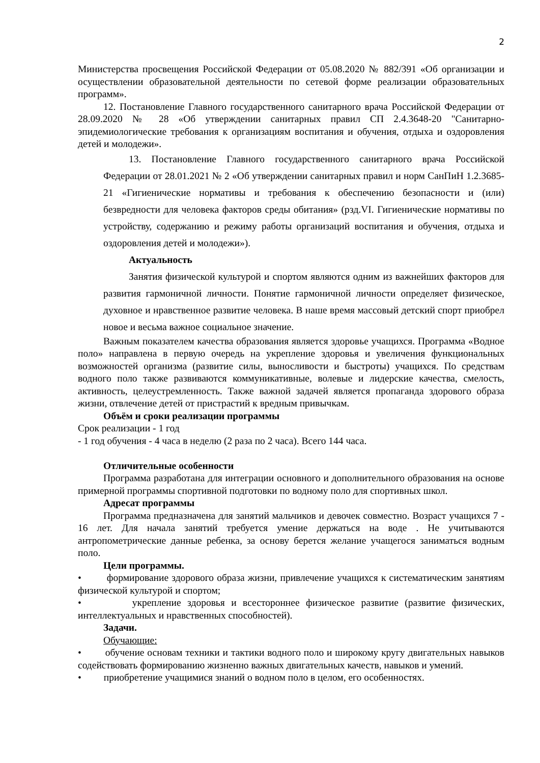2
Министерства просвещения Российской Федерации от 05.08.2020 № 882/391 «Об организации и осуществлении образовательной деятельности по сетевой форме реализации образовательных программ».
12. Постановление Главного государственного санитарного врача Российской Федерации от 28.09.2020 № 28 «Об утверждении санитарных правил СП 2.4.3648-20 "Санитарно-эпидемиологические требования к организациям воспитания и обучения, отдыха и оздоровления детей и молодежи».
13. Постановление Главного государственного санитарного врача Российской Федерации от 28.01.2021 № 2 «Об утверждении санитарных правил и норм СанПиН 1.2.3685- 21 «Гигиенические нормативы и требования к обеспечению безопасности и (или) безвредности для человека факторов среды обитания» (рзд.VI. Гигиенические нормативы по устройству, содержанию и режиму работы организаций воспитания и обучения, отдыха и оздоровления детей и молодежи»).
Актуальность
Занятия физической культурой и спортом являются одним из важнейших факторов для развития гармоничной личности. Понятие гармоничной личности определяет физическое, духовное и нравственное развитие человека. В наше время массовый детский спорт приобрел новое и весьма важное социальное значение.
Важным показателем качества образования является здоровье учащихся. Программа «Водное поло» направлена в первую очередь на укрепление здоровья и увеличения функциональных возможностей организма (развитие силы, выносливости и быстроты) учащихся. По средствам водного поло также развиваются коммуникативные, волевые и лидерские качества, смелость, активность, целеустремленность. Также важной задачей является пропаганда здорового образа жизни, отвлечение детей от пристрастий к вредным привычкам.
Объём и сроки реализации программы
Срок реализации - 1 год
- 1 год обучения - 4 часа в неделю (2 раза по 2 часа). Всего 144 часа.
Отличительные особенности
Программа разработана для интеграции основного и дополнительного образования на основе примерной программы спортивной подготовки по водному поло для спортивных школ.
Адресат программы
Программа предназначена для занятий мальчиков и девочек совместно. Возраст учащихся 7 - 16 лет. Для начала занятий требуется умение держаться на воде . Не учитываются антропометрические данные ребенка, за основу берется желание учащегося заниматься водным поло.
Цели программы.
• формирование здорового образа жизни, привлечение учащихся к систематическим занятиям физической культурой и спортом;
• укрепление здоровья и всестороннее физическое развитие (развитие физических, интеллектуальных и нравственных способностей).
Задачи.
Обучающие:
• обучение основам техники и тактики водного поло и широкому кругу двигательных навыков содействовать формированию жизненно важных двигательных качеств, навыков и умений.
• приобретение учащимися знаний о водном поло в целом, его особенностях.